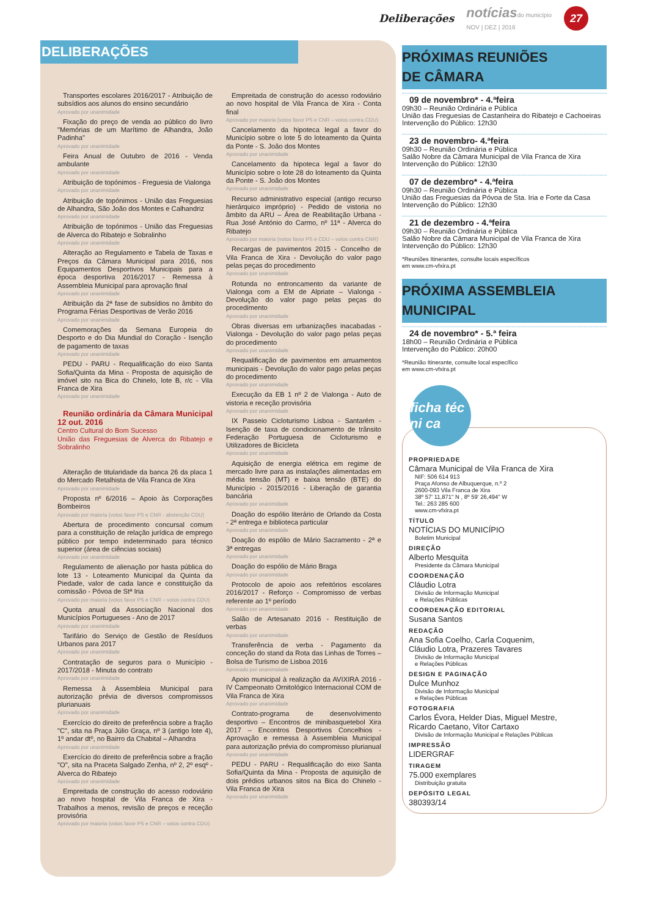Deliberações notícias do município
NOV | DEZ | 2016 27
DELIBERAÇÕES
Transportes escolares 2016/2017 - Atribuição de subsídios aos alunos do ensino secundário
Aprovado por unanimidade
Fixação do preço de venda ao público do livro "Memórias de um Marítimo de Alhandra, João Padinha"
Aprovado por unanimidade
Feira Anual de Outubro de 2016 - Venda ambulante
Aprovado por unanimidade
Atribuição de topónimos - Freguesia de Vialonga
Aprovado por unanimidade
Atribuição de topónimos - União das Freguesias de Alhandra, São João dos Montes e Calhandriz
Aprovado por unanimidade
Atribuição de topónimos - União das Freguesias de Alverca do Ribatejo e Sobralinho
Aprovado por unanimidade
Alteração ao Regulamento e Tabela de Taxas e Preços da Câmara Municipal para 2016, nos Equipamentos Desportivos Municipais para a época desportiva 2016/2017 - Remessa à Assembleia Municipal para aprovação final
Aprovado por unanimidade
Atribuição da 2ª fase de subsídios no âmbito do Programa Férias Desportivas de Verão 2016
Aprovado por unanimidade
Comemorações da Semana Europeia do Desporto e do Dia Mundial do Coração - Isenção de pagamento de taxas
Aprovado por unanimidade
PEDU - PARU - Requalificação do eixo Santa Sofia/Quinta da Mina - Proposta de aquisição de imóvel sito na Bica do Chinelo, lote B, r/c - Vila Franca de Xira
Aprovado por unanimidade
Reunião ordinária da Câmara Municipal 12 out. 2016
Centro Cultural do Bom Sucesso
União das Freguesias de Alverca do Ribatejo e Sobralinho
Alteração de titularidade da banca 26 da placa 1 do Mercado Retalhista de Vila Franca de Xira
Aprovado por unanimidade
Proposta nº 6/2016 – Apoio às Corporações Bombeiros
Aprovado por maioria (votos favor PS e CNR - abstenção CDU)
Abertura de procedimento concursal comum para a constituição de relação jurídica de emprego público por tempo indeterminado para técnico superior (área de ciências sociais)
Aprovado por unanimidade
Regulamento de alienação por hasta pública do lote 13 - Loteamento Municipal da Quinta da Piedade, valor de cada lance e constituição da comissão - Póvoa de Stª Iria
Aprovado por maioria (votos favor PS e CNR – votos contra CDU)
Quota anual da Associação Nacional dos Municípios Portugueses - Ano de 2017
Aprovado por unanimidade
Tarifário do Serviço de Gestão de Resíduos Urbanos para 2017
Aprovado por unanimidade
Contratação de seguros para o Município - 2017/2018 - Minuta do contrato
Aprovado por unanimidade
Remessa à Assembleia Municipal para autorização prévia de diversos compromissos plurianuais
Aprovado por unanimidade
Exercício do direito de preferência sobre a fração "C", sita na Praça Júlio Graça, nº 3 (antigo lote 4), 1º andar dtº, no Bairro da Chabital – Alhandra
Aprovado por unanimidade
Exercício do direito de preferência sobre a fração "O", sita na Praceta Salgado Zenha, nº 2, 2º esqº - Alverca do Ribatejo
Aprovado por unanimidade
Empreitada de construção do acesso rodoviário ao novo hospital de Vila Franca de Xira - Trabalhos a menos, revisão de preços e receção provisória
Aprovado por maioria (votos favor PS e CNR – votos contra CDU)
Empreitada de construção do acesso rodoviário ao novo hospital de Vila Franca de Xira - Conta final
Aprovado por maioria (votos favor PS e CNR – votos contra CDU)
Cancelamento da hipoteca legal a favor do Município sobre o lote 5 do loteamento da Quinta da Ponte - S. João dos Montes
Aprovado por unanimidade
Cancelamento da hipoteca legal a favor do Município sobre o lote 28 do loteamento da Quinta da Ponte - S. João dos Montes
Aprovado por unanimidade
Recurso administrativo especial (antigo recurso hierárquico impróprio) - Pedido de vistoria no âmbito da ARU – Área de Reabilitação Urbana - Rua José António do Carmo, nº 11ª - Alverca do Ribatejo
Aprovado por maioria (votos favor PS e CDU – votos contra CNR)
Recargas de pavimentos 2015 - Concelho de Vila Franca de Xira - Devolução do valor pago pelas peças do procedimento
Aprovado por unanimidade
Rotunda no entroncamento da variante de Vialonga com a EM de Alpriate – Vialonga - Devolução do valor pago pelas peças do procedimento
Aprovado por unanimidade
Obras diversas em urbanizações inacabadas - Vialonga - Devolução do valor pago pelas peças do procedimento
Aprovado por unanimidade
Requalificação de pavimentos em arruamentos municipais - Devolução do valor pago pelas peças do procedimento
Aprovado por unanimidade
Execução da EB 1 nº 2 de Vialonga - Auto de vistoria e receção provisória
Aprovado por unanimidade
IX Passeio Cicloturismo Lisboa - Santarém - Isenção de taxa de condicionamento de trânsito Federação Portuguesa de Cicloturismo e Utilizadores de Bicicleta
Aprovado por unanimidade
Aquisição de energia elétrica em regime de mercado livre para as instalações alimentadas em média tensão (MT) e baixa tensão (BTE) do Município - 2015/2016 - Liberação de garantia bancária
Aprovado por unanimidade
Doação do espólio literário de Orlando da Costa - 2ª entrega e biblioteca particular
Aprovado por unanimidade
Doação do espólio de Mário Sacramento - 2ª e 3ª entregas
Aprovado por unanimidade
Doação do espólio de Mário Braga
Aprovado por unanimidade
Protocolo de apoio aos refeitórios escolares 2016/2017 - Reforço - Compromisso de verbas referente ao 1º período
Aprovado por unanimidade
Salão de Artesanato 2016 - Restituição de verbas
Aprovado por unanimidade
Transferência de verba - Pagamento da conceção do stand da Rota das Linhas de Torres – Bolsa de Turismo de Lisboa 2016
Aprovado por unanimidade
Apoio municipal à realização da AVIXIRA 2016 - IV Campeonato Ornitológico Internacional COM de Vila Franca de Xira
Aprovado por unanimidade
Contrato-programa de desenvolvimento desportivo – Encontros de minibasquetebol Xira 2017 – Encontros Desportivos Concelhios - Aprovação e remessa à Assembleia Municipal para autorização prévia do compromisso plurianual
Aprovado por unanimidade
PEDU - PARU - Requalificação do eixo Santa Sofia/Quinta da Mina - Proposta de aquisição de dois prédios urbanos sitos na Bica do Chinelo - Vila Franca de Xira
Aprovado por unanimidade
PRÓXIMAS REUNIÕES
DE CÂMARA
09 de novembro* - 4.ªfeira
09h30 – Reunião Ordinária e Pública
União das Freguesias de Castanheira do Ribatejo e Cachoeiras
Intervenção do Público: 12h30
23 de novembro- 4.ªfeira
09h30 – Reunião Ordinária e Pública
Salão Nobre da Câmara Municipal de Vila Franca de Xira
Intervenção do Público: 12h30
07 de dezembro* - 4.ªfeira
09h30 – Reunião Ordinária e Pública
União das Freguesias da Póvoa de Sta. Iria e Forte da Casa
Intervenção do Público: 12h30
21 de dezembro - 4.ªfeira
09h30 – Reunião Ordinária e Pública
Salão Nobre da Câmara Municipal de Vila Franca de Xira
Intervenção do Público: 12h30
*Reuniões Itinerantes, consulte locais específicos
em www.cm-vfxira.pt
PRÓXIMA ASSEMBLEIA
MUNICIPAL
24 de novembro* - 5.ª feira
18h00 – Reunião Ordinária e Pública
Intervenção do Público: 20h00
*Reunião Itinerante, consulte local específico
em www.cm-vfxira.pt
ficha téc ni ca
PROPRIEDADE
Câmara Municipal de Vila Franca de Xira
NIF: 506 614 913
Praça Afonso de Albuquerque, n.º 2
2600-093 Vila Franca de Xira
38º 57' 11,871" N , 8º 59' 26,494" W
Tel.: 263 285 600
www.cm-vfxira.pt
TÍTULO
NOTÍCIAS DO MUNICÍPIO
Boletim Municipal
DIREÇÃO
Alberto Mesquita
Presidente da Câmara Municipal
COORDENAÇÃO
Cláudio Lotra
Divisão de Informação Municipal
e Relações Públicas
COORDENAÇÃO EDITORIAL
Susana Santos
REDAÇÃO
Ana Sofia Coelho, Carla Coquenim,
Cláudio Lotra, Prazeres Tavares
Divisão de Informação Municipal
e Relações Públicas
DESIGN E PAGINAÇÃO
Dulce Munhoz
Divisão de Informação Municipal
e Relações Públicas
FOTOGRAFIA
Carlos Évora, Helder Dias, Miguel Mestre,
Ricardo Caetano, Vitor Cartaxo
Divisão de Informação Municipal e Relações Públicas
IMPRESSÃO
LIDERGRAF
TIRAGEM
75.000 exemplares
Distribuição gratuita
DEPÓSITO LEGAL
380393/14